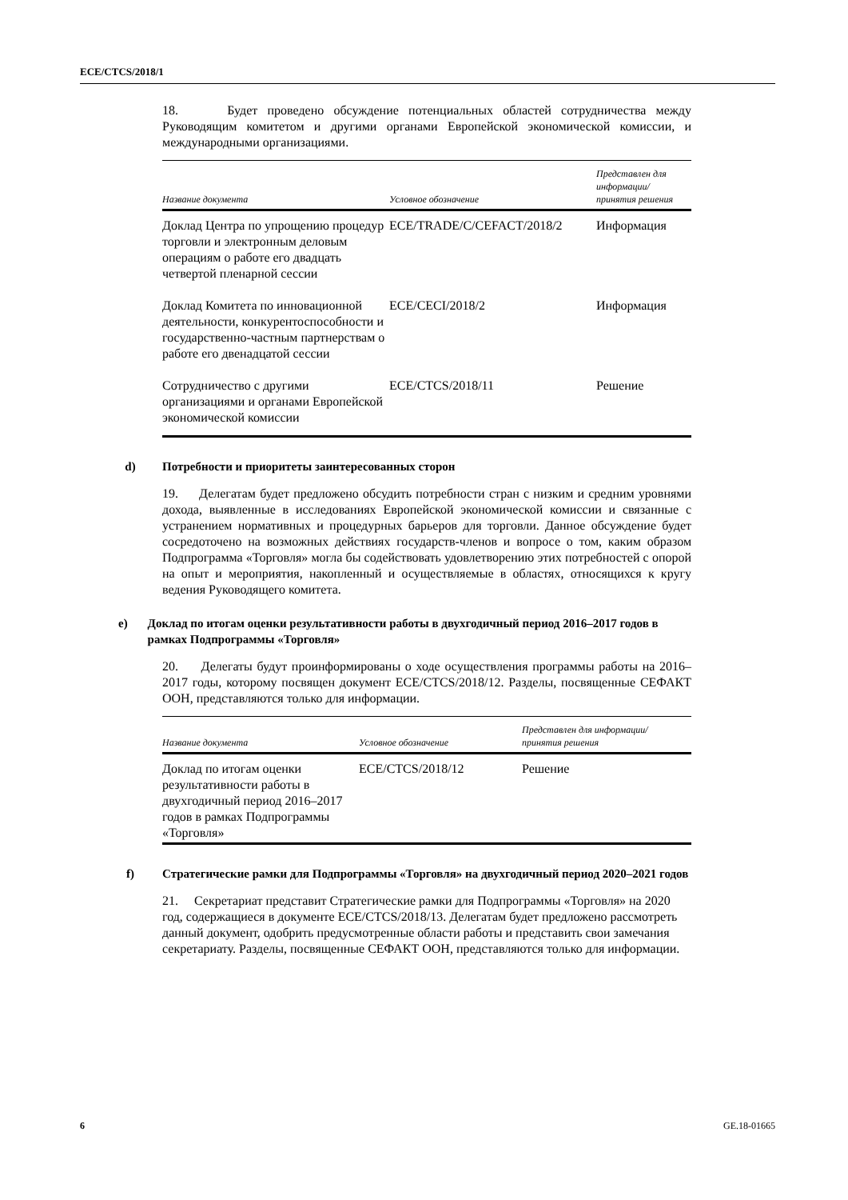ECE/CTCS/2018/1
18. Будет проведено обсуждение потенциальных областей сотрудничества между Руководящим комитетом и другими органами Европейской экономической комиссии, и международными организациями.
| Название документа | Условное обозначение | Представлен для информации/ принятия решения |
| --- | --- | --- |
| Доклад Центра по упрощению процедур торговли и электронным деловым операциям о работе его двадцать четвертой пленарной сессии | ECE/TRADE/C/CEFACT/2018/2 | Информация |
| Доклад Комитета по инновационной деятельности, конкурентоспособности и государственно-частным партнерствам о работе его двенадцатой сессии | ECE/CECI/2018/2 | Информация |
| Сотрудничество с другими организациями и органами Европейской экономической комиссии | ECE/CTCS/2018/11 | Решение |
d) Потребности и приоритеты заинтересованных сторон
19. Делегатам будет предложено обсудить потребности стран с низким и средним уровнями дохода, выявленные в исследованиях Европейской экономической комиссии и связанные с устранением нормативных и процедурных барьеров для торговли. Данное обсуждение будет сосредоточено на возможных действиях государств-членов и вопросе о том, каким образом Подпрограмма «Торговля» могла бы содействовать удовлетворению этих потребностей с опорой на опыт и мероприятия, накопленный и осуществляемые в областях, относящихся к кругу ведения Руководящего комитета.
e) Доклад по итогам оценки результативности работы в двухгодичный период 2016–2017 годов в рамках Подпрограммы «Торговля»
20. Делегаты будут проинформированы о ходе осуществления программы работы на 2016–2017 годы, которому посвящен документ ECE/CTCS/2018/12. Разделы, посвященные СЕФАКТ ООН, представляются только для информации.
| Название документа | Условное обозначение | Представлен для информации/ принятия решения |
| --- | --- | --- |
| Доклад по итогам оценки результативности работы в двухгодичный период 2016–2017 годов в рамках Подпрограммы «Торговля» | ECE/CTCS/2018/12 | Решение |
f) Стратегические рамки для Подпрограммы «Торговля» на двухгодичный период 2020–2021 годов
21. Секретариат представит Стратегические рамки для Подпрограммы «Торговля» на 2020 год, содержащиеся в документе ECE/CTCS/2018/13. Делегатам будет предложено рассмотреть данный документ, одобрить предусмотренные области работы и представить свои замечания секретариату. Разделы, посвященные СЕФАКТ ООН, представляются только для информации.
6 GE.18-01665